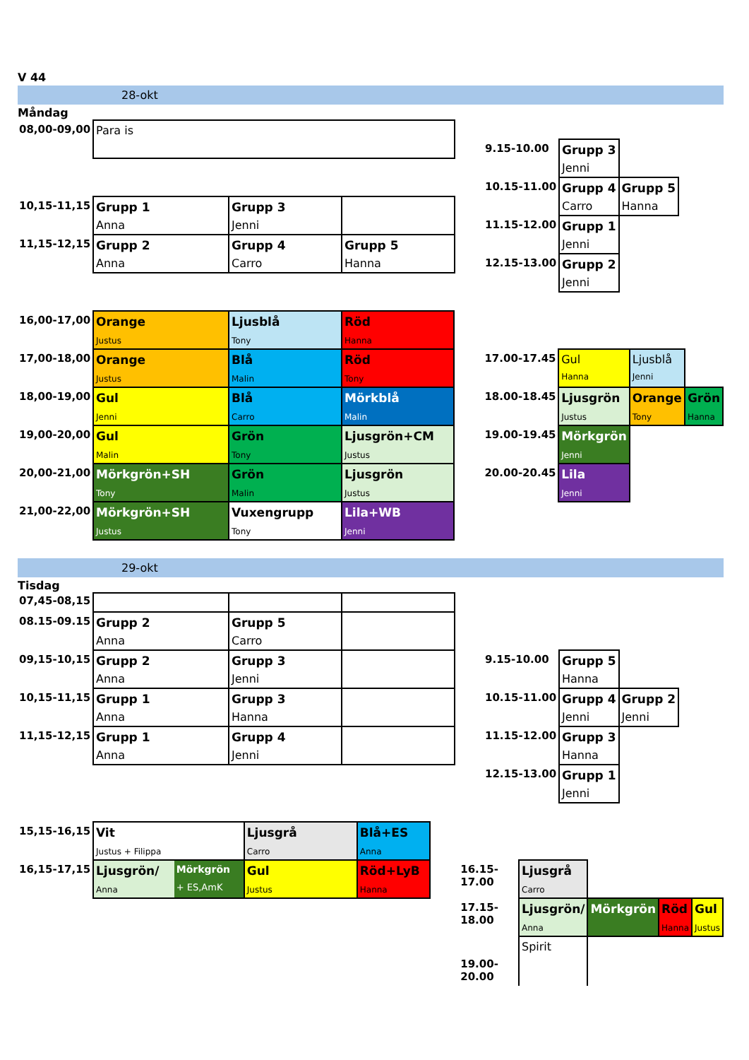V 44
28-okt
Måndag
| 08,00-09,00 | Para is | | |
| 10,15-11,15 | Grupp 1 Anna | Grupp 3 Jenni | |
| 11,15-12,15 | Grupp 2 Anna | Grupp 4 Carro | Grupp 5 Hanna |
| 9.15-10.00 | Grupp 3 Jenni | |
| 10.15-11.00 | Grupp 4 Carro | Grupp 5 Hanna |
| 11.15-12.00 | Grupp 1 Jenni | |
| 12.15-13.00 | Grupp 2 Jenni | |
| 16,00-17,00 | Orange Justus | Ljusblå Tony | Röd Hanna |
| 17,00-18,00 | Orange Justus | Blå Malin | Röd Tony |
| 18,00-19,00 | Gul Jenni | Blå Carro | Mörkblå Malin |
| 19,00-20,00 | Gul Malin | Grön Tony | Ljusgrön+CM Justus |
| 20,00-21,00 | Mörkgrön+SH Tony | Grön Malin | Ljusgrön Justus |
| 21,00-22,00 | Mörkgrön+SH Justus | Vuxengrupp Tony | Lila+WB Jenni |
| 17.00-17.45 | Gul Hanna | Ljusblå Jenni | |
| 18.00-18.45 | Ljusgrön Justus | Orange Tony | Grön Hanna |
| 19.00-19.45 | Mörkgrön Jenni | | |
| 20.00-20.45 | Lila Jenni | | |
29-okt
Tisdag
| 07,45-08,15 | | | |
| 08.15-09.15 | Grupp 2 Anna | Grupp 5 Carro | |
| 09,15-10,15 | Grupp 2 Anna | Grupp 3 Jenni | |
| 10,15-11,15 | Grupp 1 Anna | Grupp 3 Hanna | |
| 11,15-12,15 | Grupp 1 Anna | Grupp 4 Jenni | |
| 9.15-10.00 | Grupp 5 Hanna | |
| 10.15-11.00 | Grupp 4 Jenni | Grupp 2 Jenni |
| 11.15-12.00 | Grupp 3 Hanna | |
| 12.15-13.00 | Grupp 1 Jenni | |
| 15,15-16,15 | Vit Justus + Filippa | | Ljusgrå Carro | Blå+ES Anna |
| 16,15-17,15 | Ljusgrön/ Anna | Mörkgrön + ES,AmK | Gul Justus | Röd+LyB Hanna |
| 16.15-17.00 | Ljusgrå Carro | | | |
| 17.15-18.00 | Ljusgrön/ Anna | Mörkgrön | Röd Hanna | Gul Justus |
| 19.00-20.00 | Spirit | | | |